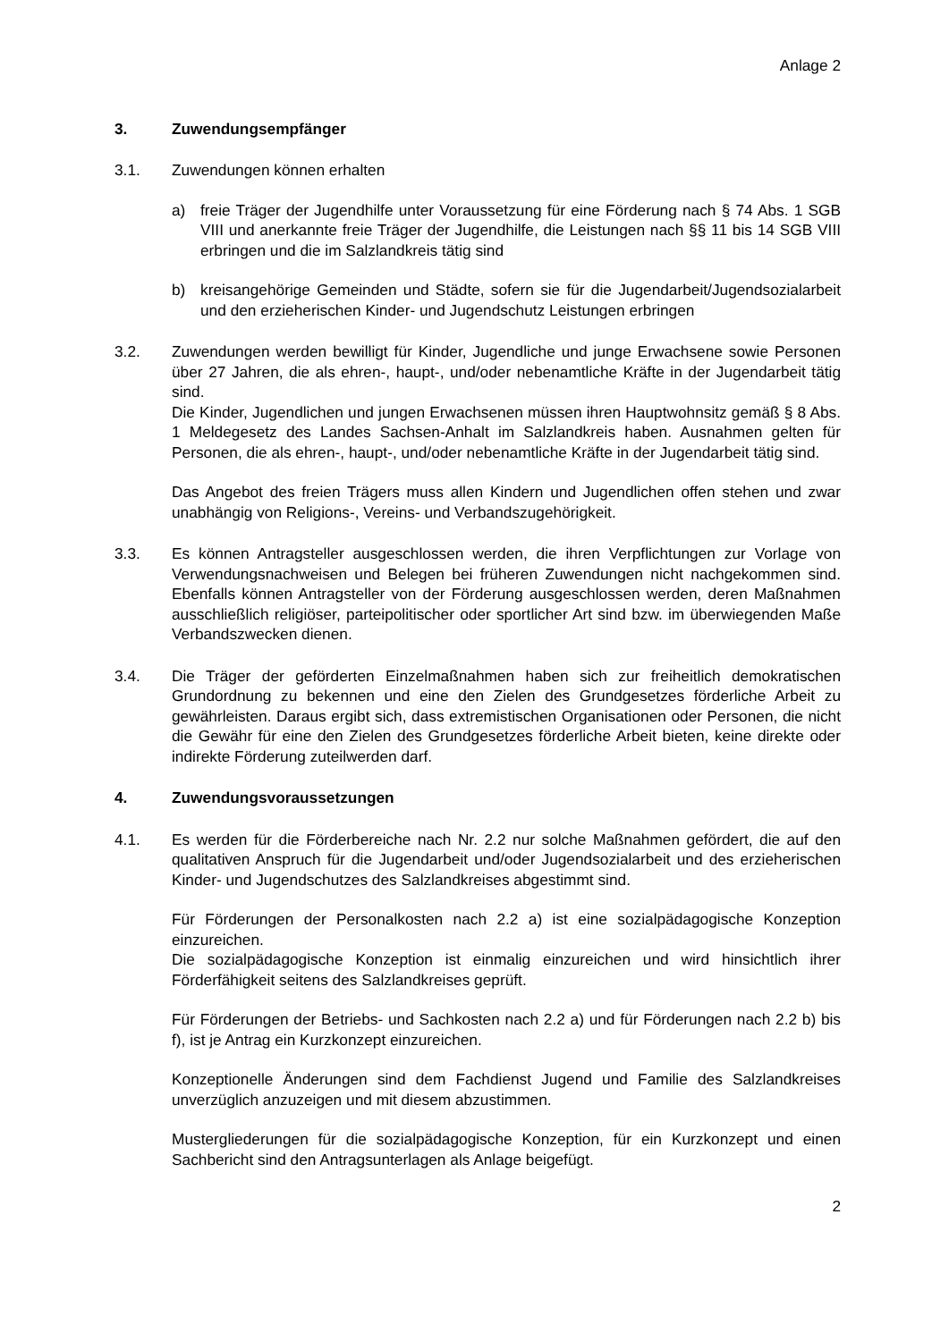Anlage 2
3. Zuwendungsempfänger
3.1. Zuwendungen können erhalten
a) freie Träger der Jugendhilfe unter Voraussetzung für eine Förderung nach § 74 Abs. 1 SGB VIII und anerkannte freie Träger der Jugendhilfe, die Leistungen nach §§ 11 bis 14 SGB VIII erbringen und die im Salzlandkreis tätig sind
b) kreisangehörige Gemeinden und Städte, sofern sie für die Jugendarbeit/Jugendsozialarbeit und den erzieherischen Kinder- und Jugendschutz Leistungen erbringen
3.2. Zuwendungen werden bewilligt für Kinder, Jugendliche und junge Erwachsene sowie Personen über 27 Jahren, die als ehren-, haupt-, und/oder nebenamtliche Kräfte in der Jugendarbeit tätig sind.
Die Kinder, Jugendlichen und jungen Erwachsenen müssen ihren Hauptwohnsitz gemäß § 8 Abs. 1 Meldegesetz des Landes Sachsen-Anhalt im Salzlandkreis haben. Ausnahmen gelten für Personen, die als ehren-, haupt-, und/oder nebenamtliche Kräfte in der Jugendarbeit tätig sind.
Das Angebot des freien Trägers muss allen Kindern und Jugendlichen offen stehen und zwar unabhängig von Religions-, Vereins- und Verbandszugehörigkeit.
3.3. Es können Antragsteller ausgeschlossen werden, die ihren Verpflichtungen zur Vorlage von Verwendungsnachweisen und Belegen bei früheren Zuwendungen nicht nachgekommen sind. Ebenfalls können Antragsteller von der Förderung ausgeschlossen werden, deren Maßnahmen ausschließlich religiöser, parteipolitischer oder sportlicher Art sind bzw. im überwiegenden Maße Verbandszwecken dienen.
3.4. Die Träger der geförderten Einzelmaßnahmen haben sich zur freiheitlich demokratischen Grundordnung zu bekennen und eine den Zielen des Grundgesetzes förderliche Arbeit zu gewährleisten. Daraus ergibt sich, dass extremistischen Organisationen oder Personen, die nicht die Gewähr für eine den Zielen des Grundgesetzes förderliche Arbeit bieten, keine direkte oder indirekte Förderung zuteilwerden darf.
4. Zuwendungsvoraussetzungen
4.1. Es werden für die Förderbereiche nach Nr. 2.2 nur solche Maßnahmen gefördert, die auf den qualitativen Anspruch für die Jugendarbeit und/oder Jugendsozialarbeit und des erzieherischen Kinder- und Jugendschutzes des Salzlandkreises abgestimmt sind.
Für Förderungen der Personalkosten nach 2.2 a) ist eine sozialpädagogische Konzeption einzureichen.
Die sozialpädagogische Konzeption ist einmalig einzureichen und wird hinsichtlich ihrer Förderfähigkeit seitens des Salzlandkreises geprüft.
Für Förderungen der Betriebs- und Sachkosten nach 2.2 a) und für Förderungen nach 2.2 b) bis f), ist je Antrag ein Kurzkonzept einzureichen.
Konzeptionelle Änderungen sind dem Fachdienst Jugend und Familie des Salzlandkreises unverzüglich anzuzeigen und mit diesem abzustimmen.
Mustergliederungen für die sozialpädagogische Konzeption, für ein Kurzkonzept und einen Sachbericht sind den Antragsunterlagen als Anlage beigefügt.
2